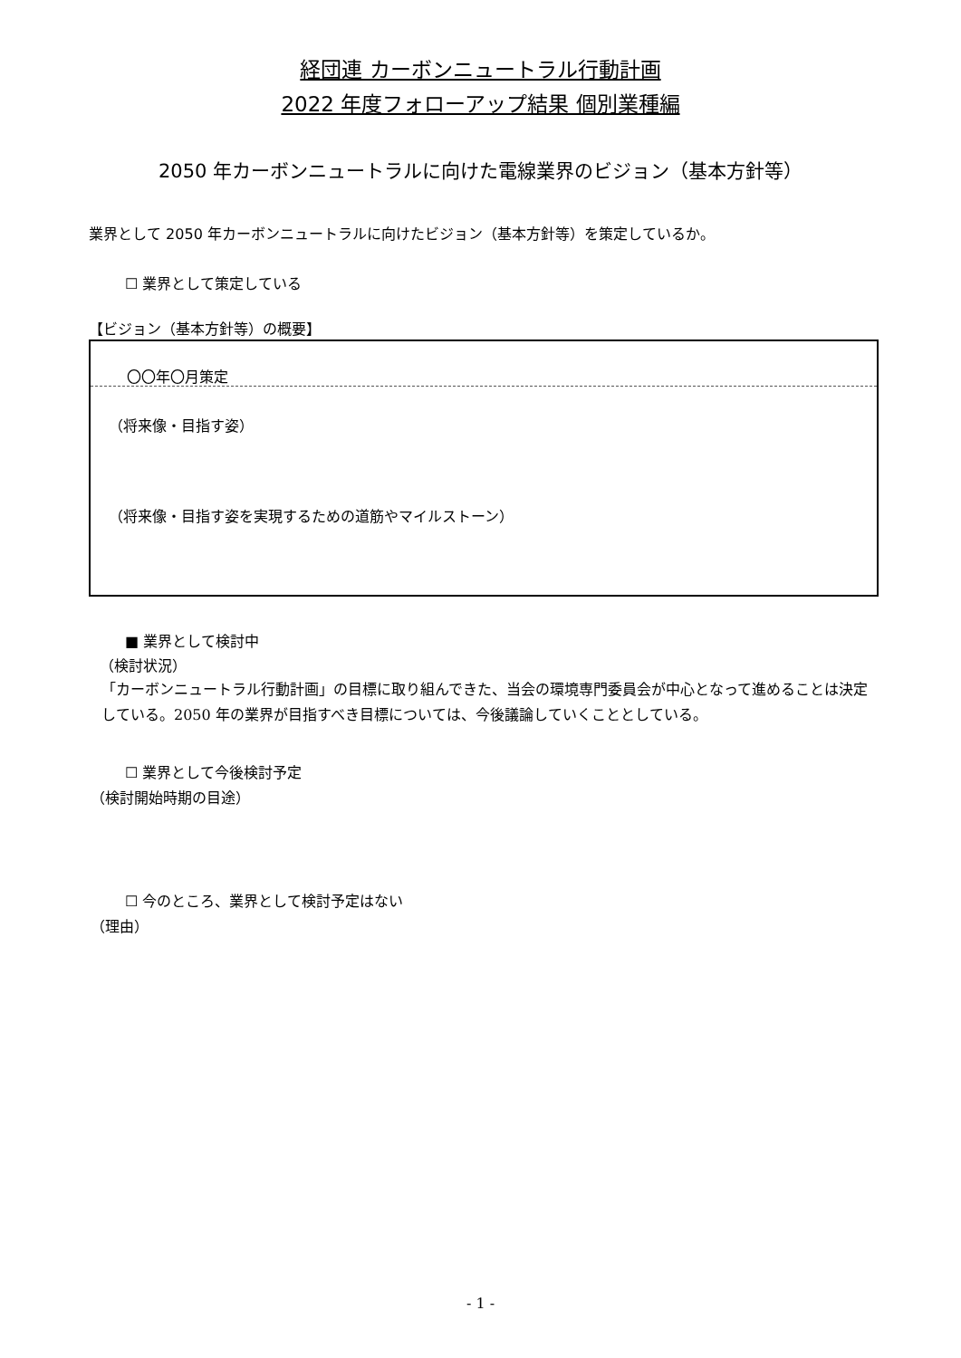経団連 カーボンニュートラル行動計画
2022 年度フォローアップ結果 個別業種編
2050 年カーボンニュートラルに向けた電線業界のビジョン（基本方針等）
業界として 2050 年カーボンニュートラルに向けたビジョン（基本方針等）を策定しているか。
☐ 業界として策定している
【ビジョン（基本方針等）の概要】
〇〇年〇月策定
（将来像・目指す姿）
（将来像・目指す姿を実現するための道筋やマイルストーン）
■ 業界として検討中
（検討状況）
「カーボンニュートラル行動計画」の目標に取り組んできた、当会の環境専門委員会が中心となって進めることは決定している。2050 年の業界が目指すべき目標については、今後議論していくこととしている。
☐ 業界として今後検討予定
（検討開始時期の目途）
☐ 今のところ、業界として検討予定はない
（理由）
- 1 -